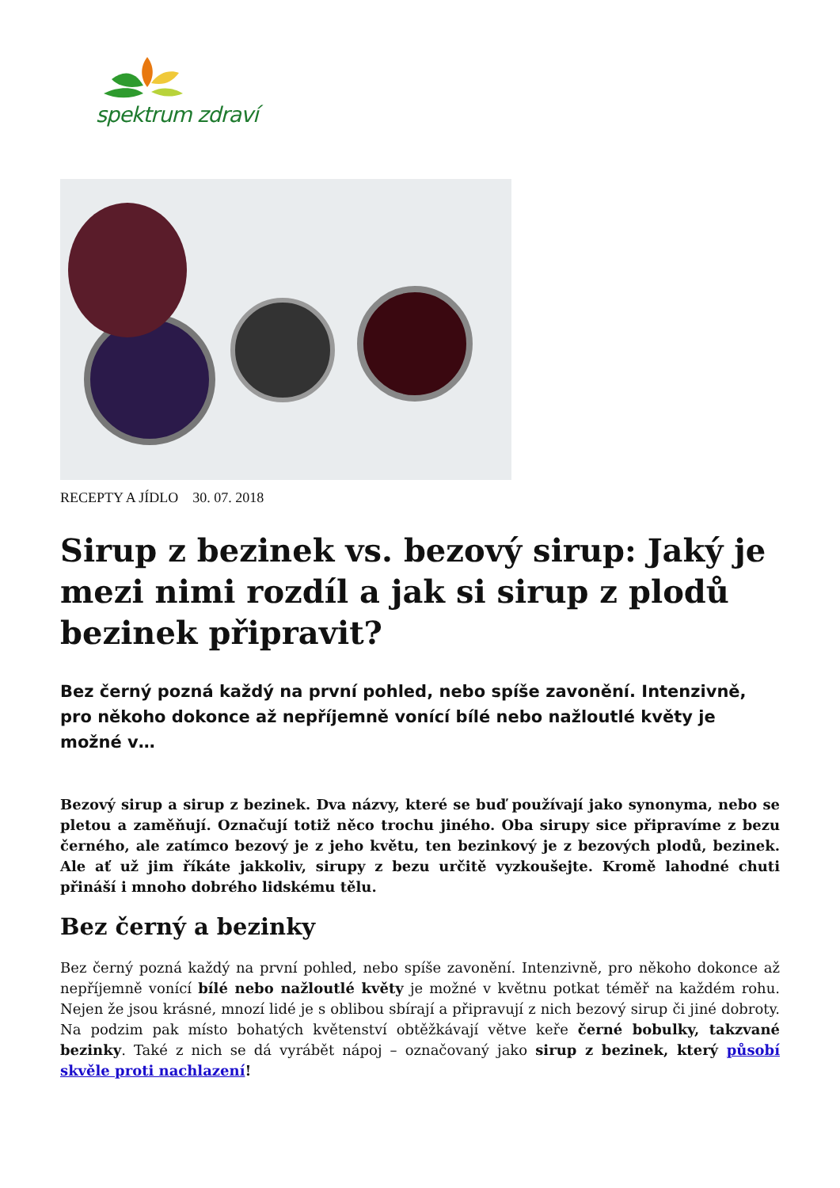spektrum zdraví
RECEPTY A JÍDLO 30. 07. 2018
Sirup z bezinek vs. bezový sirup: Jaký je mezi nimi rozdíl a jak si sirup z plodů bezinek připravit?
Bez černý pozná každý na první pohled, nebo spíše zavonění. Intenzivně, pro někoho dokonce až nepříjemně vonící bílé nebo nažloutlé květy je možné v…
Bezový sirup a sirup z bezinek. Dva názvy, které se buď používají jako synonyma, nebo se pletou a zaměňují. Označují totiž něco trochu jiného. Oba sirupy sice připravíme z bezu černého, ale zatímco bezový je z jeho květu, ten bezinkový je z bezových plodů, bezinek. Ale ať už jim říkáte jakkoliv, sirupy z bezu určitě vyzkoušejte. Kromě lahodné chuti přináší i mnoho dobrého lidskému tělu.
Bez černý a bezinky
Bez černý pozná každý na první pohled, nebo spíše zavonění. Intenzivně, pro někoho dokonce až nepříjemně vonící bílé nebo nažloutlé květy je možné v květnu potkat téměř na každém rohu. Nejen že jsou krásné, mnozí lidé je s oblibou sbírají a připravují z nich bezový sirup či jiné dobroty. Na podzim pak místo bohatých květenství obtěžkávají větve keře černé bobulky, takzvané bezinky. Také z nich se dá vyrábět nápoj – označovaný jako sirup z bezinek, který působí skvěle proti nachlazení!